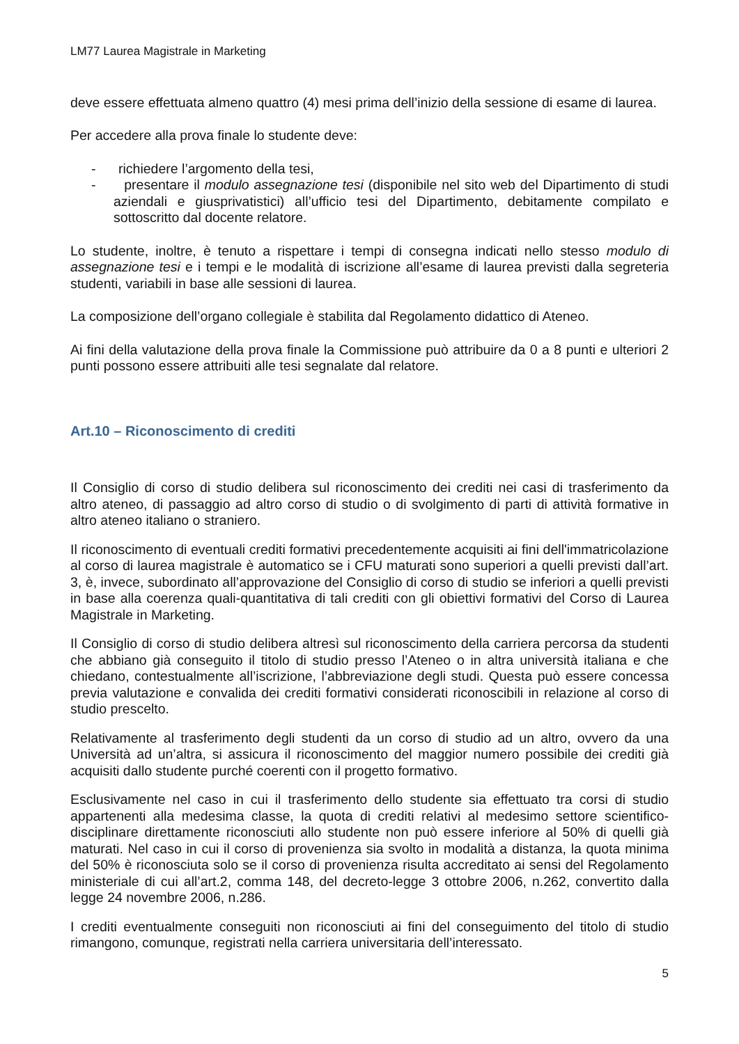LM77 Laurea Magistrale in Marketing
deve essere effettuata almeno quattro (4) mesi prima dell’inizio della sessione di esame di laurea.
Per accedere alla prova finale lo studente deve:
- richiedere l’argomento della tesi,
- presentare il modulo assegnazione tesi (disponibile nel sito web del Dipartimento di studi aziendali e giusprivatistici) all’ufficio tesi del Dipartimento, debitamente compilato e sottoscritto dal docente relatore.
Lo studente, inoltre, è tenuto a rispettare i tempi di consegna indicati nello stesso modulo di assegnazione tesi e i tempi e le modalità di iscrizione all’esame di laurea previsti dalla segreteria studenti, variabili in base alle sessioni di laurea.
La composizione dell’organo collegiale è stabilita dal Regolamento didattico di Ateneo.
Ai fini della valutazione della prova finale la Commissione può attribuire da 0 a 8 punti e ulteriori 2 punti possono essere attribuiti alle tesi segnalate dal relatore.
Art.10 – Riconoscimento di crediti
Il Consiglio di corso di studio delibera sul riconoscimento dei crediti nei casi di trasferimento da altro ateneo, di passaggio ad altro corso di studio o di svolgimento di parti di attività formative in altro ateneo italiano o straniero.
Il riconoscimento di eventuali crediti formativi precedentemente acquisiti ai fini dell'immatricolazione al corso di laurea magistrale è automatico se i CFU maturati sono superiori a quelli previsti dall’art. 3, è, invece, subordinato all’approvazione del Consiglio di corso di studio se inferiori a quelli previsti in base alla coerenza quali-quantitativa di tali crediti con gli obiettivi formativi del Corso di Laurea Magistrale in Marketing.
Il Consiglio di corso di studio delibera altresì sul riconoscimento della carriera percorsa da studenti che abbiano già conseguito il titolo di studio presso l’Ateneo o in altra università italiana e che chiedano, contestualmente all’iscrizione, l’abbreviazione degli studi. Questa può essere concessa previa valutazione e convalida dei crediti formativi considerati riconoscibili in relazione al corso di studio prescelto.
Relativamente al trasferimento degli studenti da un corso di studio ad un altro, ovvero da una Università ad un’altra, si assicura il riconoscimento del maggior numero possibile dei crediti già acquisiti dallo studente purché coerenti con il progetto formativo.
Esclusivamente nel caso in cui il trasferimento dello studente sia effettuato tra corsi di studio appartenenti alla medesima classe, la quota di crediti relativi al medesimo settore scientifico-disciplinare direttamente riconosciuti allo studente non può essere inferiore al 50% di quelli già maturati. Nel caso in cui il corso di provenienza sia svolto in modalità a distanza, la quota minima del 50% è riconosciuta solo se il corso di provenienza risulta accreditato ai sensi del Regolamento ministeriale di cui all’art.2, comma 148, del decreto-legge 3 ottobre 2006, n.262, convertito dalla legge 24 novembre 2006, n.286.
I crediti eventualmente conseguiti non riconosciuti ai fini del conseguimento del titolo di studio rimangono, comunque, registrati nella carriera universitaria dell’interessato.
5